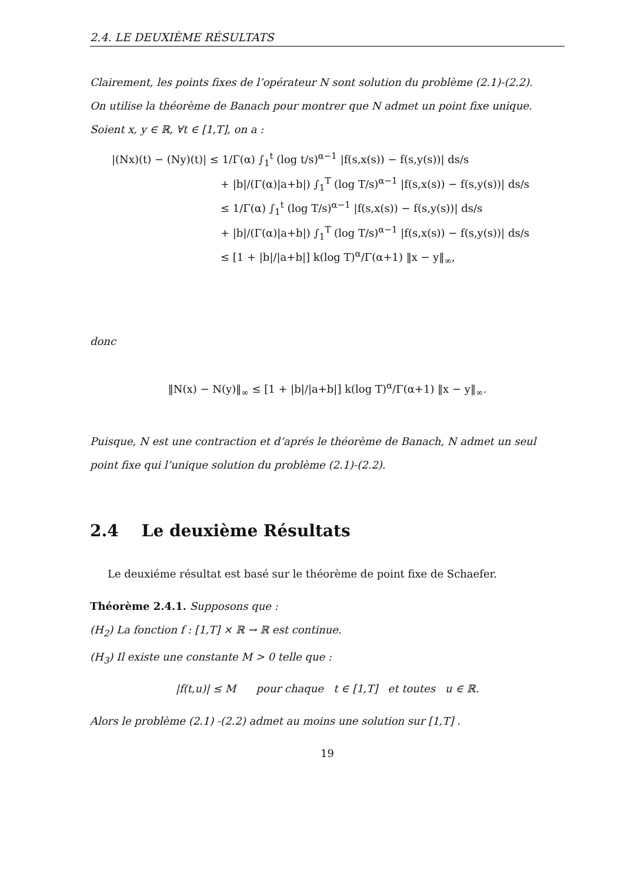2.4. LE DEUXIÈME RÉSULTATS
Clairement, les points fixes de l’opérateur N sont solution du problème (2.1)-(2.2).
On utilise la théorème de Banach pour montrer que N admet un point fixe unique.
Soient x, y ∈ ℝ, ∀t ∈ [1,T], on a :
|(Nx)(t) − (Ny)(t)| ≤ 1/Γ(α) ∫<sub>1</sub><sup>t</sup> (log t/s)<sup>α−1</sup> |f(s,x(s)) − f(s,y(s))| ds/s
+ |b|/(Γ(α)|a+b|) ∫<sub>1</sub><sup>T</sup> (log T/s)<sup>α−1</sup> |f(s,x(s)) − f(s,y(s))| ds/s
≤ 1/Γ(α) ∫<sub>1</sub><sup>t</sup> (log T/s)<sup>α−1</sup> |f(s,x(s)) − f(s,y(s))| ds/s
+ |b|/(Γ(α)|a+b|) ∫<sub>1</sub><sup>T</sup> (log T/s)<sup>α−1</sup> |f(s,x(s)) − f(s,y(s))| ds/s
≤ [1 + |b|/|a+b|] k(log T)<sup>α</sup>/Γ(α+1) ‖x − y‖<sub>∞</sub>,
donc
‖N(x) − N(y)‖<sub>∞</sub> ≤ [1 + |b|/|a+b|] k(log T)<sup>α</sup>/Γ(α+1) ‖x − y‖<sub>∞</sub>.
Puisque, N est une contraction et d’aprés le théorème de Banach, N admet un seul point fixe qui l’unique solution du problème (2.1)-(2.2).
2.4 Le deuxième Résultats
Le deuxiéme résultat est basé sur le théorème de point fixe de Schaefer.
Théorème 2.4.1. Supposons que :
(H<sub>2</sub>) La fonction f : [1,T] × ℝ → ℝ est continue.
(H<sub>3</sub>) Il existe une constante M > 0 telle que :
|f(t,u)| ≤ M pour chaque t ∈ [1,T] et toutes u ∈ ℝ.
Alors le problème (2.1) -(2.2) admet au moins une solution sur [1,T] .
19